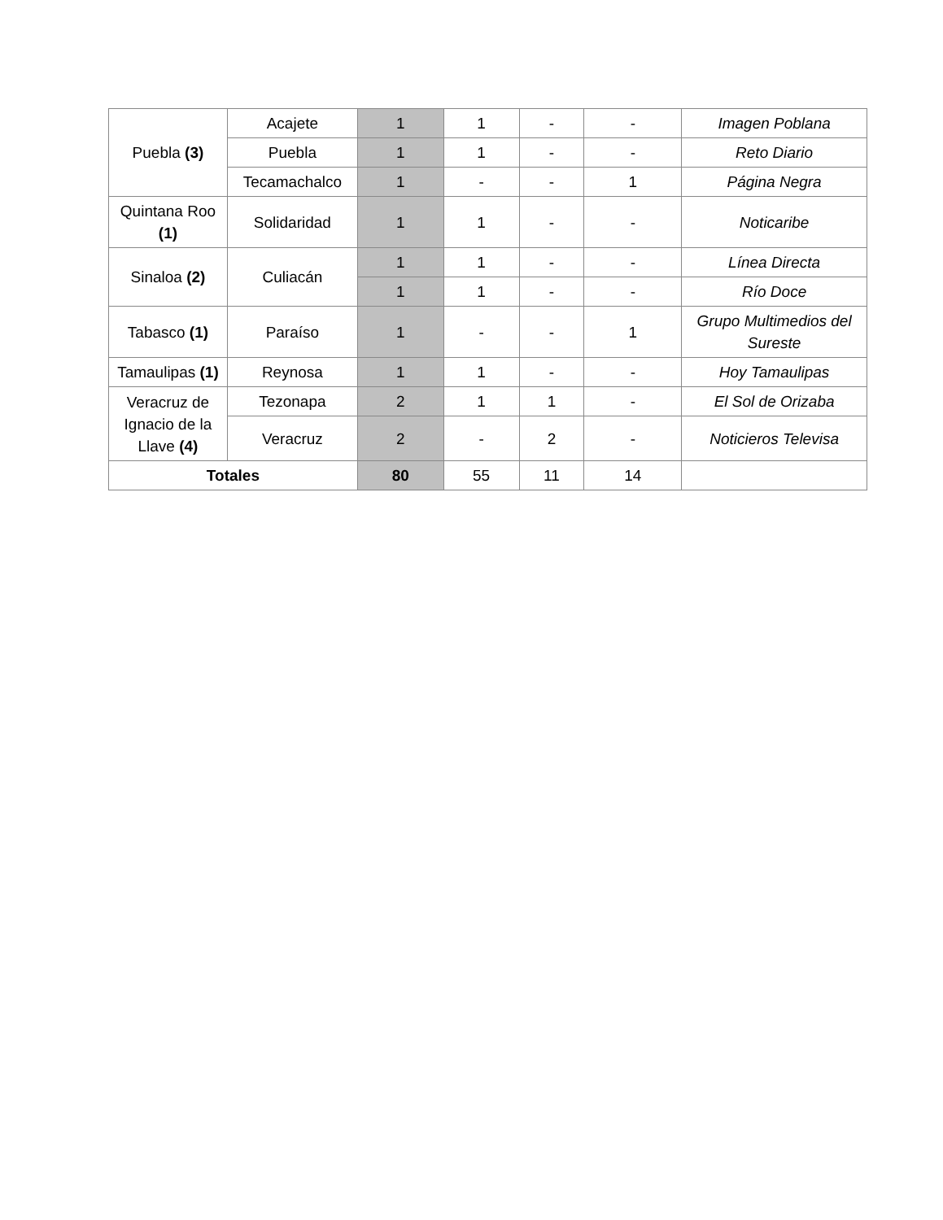| Puebla (3) | Acajete | 1 | 1 | - | - | Imagen Poblana |
| | Puebla | 1 | 1 | - | - | Reto Diario |
| | Tecamachalco | 1 | - | - | 1 | Página Negra |
| Quintana Roo (1) | Solidaridad | 1 | 1 | - | - | Noticaribe |
| Sinaloa (2) | Culiacán | 1 | 1 | - | - | Línea Directa |
| | | 1 | 1 | - | - | Río Doce |
| Tabasco (1) | Paraíso | 1 | - | - | 1 | Grupo Multimedios del Sureste |
| Tamaulipas (1) | Reynosa | 1 | 1 | - | - | Hoy Tamaulipas |
| Veracruz de Ignacio de la Llave (4) | Tezonapa | 2 | 1 | 1 | - | El Sol de Orizaba |
| | Veracruz | 2 | - | 2 | - | Noticieros Televisa |
| Totales | | 80 | 55 | 11 | 14 | |